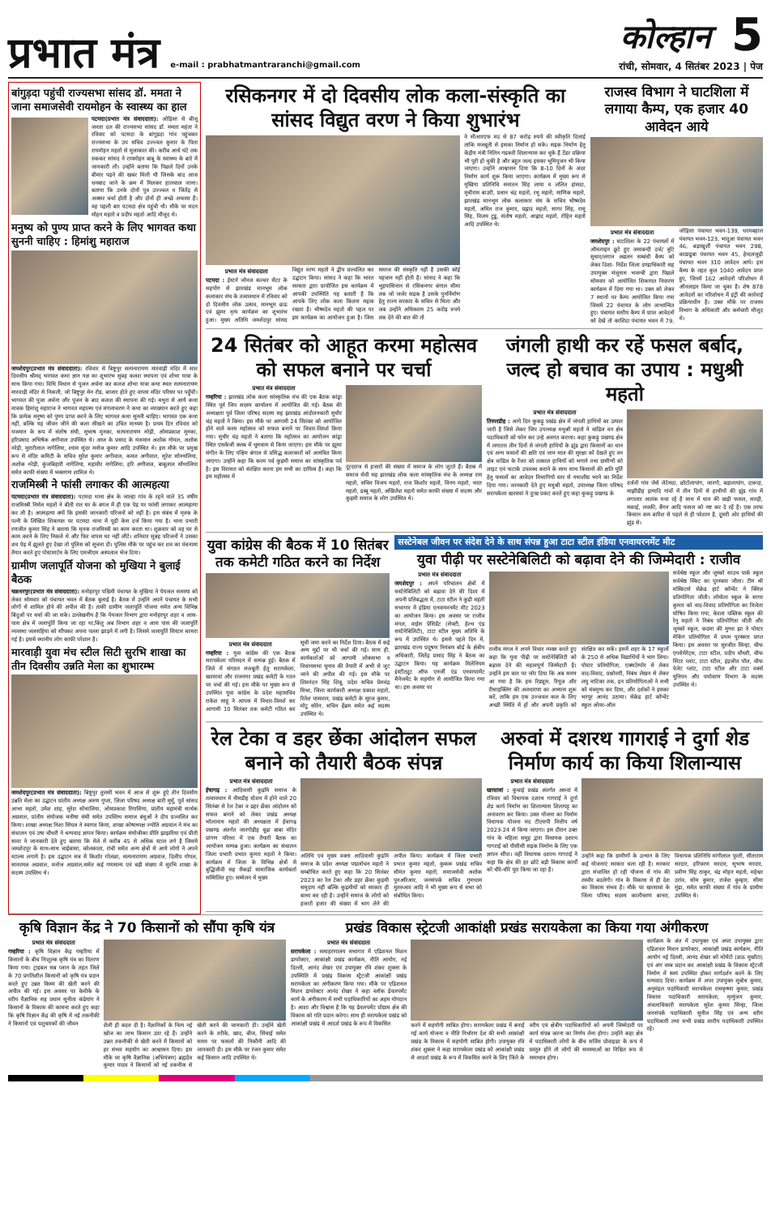प्रभात मंत्र e-mail : prabhatmantraranchi@gmail.com
कोल्हान 5
रांची, सोमवार, 4 सितंबर 2023 | पेज
बांगुड़दा पहुंची राज्यसभा सांसद डॉ. ममता ने जाना समाजसेवी रायमोहन के स्वास्थ्य का हाल
पटमदा(प्रभात मंत्र संवाददाता): ओड़िसा से बीजू जनता दल की राज्यसभा सांसद डॉ. ममता महंता ने रविवार को पटमदा के बांगुड़दा गांव पहुंचकर राज्यसभा के उप सचिव उज्ज्वल कुमार के पिता रायमोहन महतो से मुलाकात की। करीब आधे घंटे तक रुककर सांसद ने रायमोहन बाबू के स्वास्थ्य के बारे में जानकारी ली। उन्होंने बताया कि पिछले दिनों उनके बीमार पड़ने की खबर मिली थी जिसके बाद आज धनबाद जाने के क्रम में मिलकर हालचाल जाना। बताया कि उनके दोनों पुत्र उज्ज्वल व जितेंद्र से अक्सर चर्चा होती है और दोनों ही अच्छे अफसर हैं। वह पहली बार पटमदा क्षेत्र पहुंची थी। मौके पर मदन मोहन महतो व प्रदीप महतो आदि मौजूद थे।
मनुष्य को पुण्य प्राप्त करने के लिए भागवत कथा सुननी चाहिए : हिमांशु महाराज
जमशेदपुर(प्रभात मंत्र संवाददाता): रविवार से बिष्टुपुर सत्यनारायण मारवाड़ी मंदिर में सात दिवसीय श्रीमद् भागवत कथा ज्ञान यज्ञ का शुभारंभ सुबह कलश स्थापना एवं शोभा यात्रा के साथ किया गया। विधि विधान से पूजन अर्चना कर कलश शोभा यात्रा कथा स्थल सत्यनारायण मारवाड़ी मंदिर से निकली, जो बिष्टुपुर मेन रोड, बाजार होते हुए वापस मंदिर परिसर पर पहुँची। भागवत की पूजा अर्चना और पूजन के बाद कलश की स्थापना की गई। मथुरा से आये कथा वाचक हिमांशु महाराज ने भागवत महात्म्य एवं मंगलाचरण ने कथा का व्याख्यान करते हुए कहा कि प्रत्येक मनुष्य को पुण्य प्राप्त करने के लिए भागवत कथा सुननी चाहिए। भागवत एक कथा नहीं, बल्कि यह जीवन जीने की कला सीखने का उचित माध्यम है। प्रथम दिन रविवार को यजमान के रूप में संतोष संघी, सुभाष मुनका, सत्यनारायण नरेड़ी, ओमप्रकाश मूनका, हरिप्रसाद अभिषेक अगीवाल उपस्थित थे। आज के प्रसाद के यजमान अशोक गोयल, अशोक नरेड़ी, मुरारीलाल नागेलिया, श्याम सुंदर मनोज कुमार आदि उपस्थित थे। इस मौके पर प्रमुख रूप से मंदिर कमिटी के सचिव सुरेश कुमार अगीवाल, कमल अगीवाल, सुरेश सोनथलिया, अशोक नरेड़ी, कुंजबिहारी नागेलिया, महावीर नागेलिया, हरि अगीवाल, बाबूलाल सोंथालिया समेत काफी संख्या में भक्तगण शामिल थे।
राजमिस्त्री ने फांसी लगाकर की आत्महत्या
पटमदा(प्रभात मंत्र संवाददाता): पटमदा थाना क्षेत्र के जाल्हा गांव के रहने वाले 35 वर्षीय राजमिस्त्री निर्मल महतो ने बीती रात घर के बगल में ही एक पेड़ पर फांसी लगाकर आत्महत्या कर ली है। आत्महत्या क्यों कि इसकी जानकारी परिजनों को नहीं है। इस संबंध में मृतक के पत्नी के लिखित शिकायत पर पटमदा थाना में यूडी केस दर्ज किया गया है। थाना प्रभारी रणजीत कुमार सिंह ने बताया कि मृतक राजमिस्त्री का काम करता था। शुक्रवार को वह घर से काम करने के लिए निकले थे और फिर वापस घर नहीं लौटे। शनिवार सुबह परिजनों ने उसका शव पेड़ में झूलते हुए देखा तो पुलिस को सूचना दी। पुलिस मौके पर पहुंच कर शव का पंचनामा तैयार करते हुए पोस्टमार्टम के लिए एमजीएम अस्पताल भेज दिया।
ग्रामीण जलापूर्ति योजना को मुखिया ने बुलाई बैठक
चक्रधरपुर(प्रभात मंत्र संवाददाता): मनोहरपुर पश्चिमी पंचायत के मुखिया ने पेयजल समस्या को लेकर सोमवार को पंचायत भवन में बैठक बुलाई है। बैठक में उन्होंने अपने पंचायत के सभी लोगों से शामिल होने की अपील की है। ताकी ग्रामीण जलापूर्ति योजना समेत अन्य विभिन्न बिंदुओं पर चर्चा की जा सके। उल्लेखनीय है कि पेयजल विभाग द्वारा मनोहरपुर शहर व आस-पास क्षेत्र में जलापूर्ति किया जा रहा था,किंतु अब विभाग शहर व आस पास की जलापूर्ति व्यवस्था जलसहिया को सौंपकर अपना पल्ला झाड़ने में लगी है। जिसमे जलापूर्ति सिस्टम चरमरा गई है। इससे स्थानीय लोग काफी परेशान है।
मारवाड़ी युवा मंच स्टील सिटी सुरभि शाखा का तीन दिवसीय उन्नति मेला का शुभारम्भ
जमशेदपुर(प्रभात मंत्र संवाददाता): बिष्टुपुर तुलसी भवन में आज से शुरू हुऐ तीन दिवसीय उन्नति मेला का उद्घाटन प्रांतीय अध्यक्ष अरुण गुप्ता, ज़िला परिषद अध्यक्ष बारी मुर्मू, पूर्व सांसद आभा महतो, उमेश शाह, सुरेश सोंथालिया, ओमप्रकाश रिंगासिया, प्रांतीय महामंत्री सार्थक अग्रवाल, प्रांतीय संयोजक मनीषा संघी समेत उपस्तिथ समाज बंधुओं ने दीप प्रज्वलित कर किया। शाखा अध्यक्ष निशा सिंघल ने स्वागत किया, शाखा कोषाध्यक्ष ज्योति अग्रवाल ने मंच का संचालन एवं उषा चौधरी ने धन्यवाद ज्ञापन किया। कार्यक्रम संयोजीका प्रीति झाझरिया एवं प्रीती सावा ने जानकारी देते हुए बताया कि मेले में करीब 45 से अधिक स्टाल लगे है जिसमे जमशेदपुर के साथ-साथ चाईबासा, कोलकाता, रांची समेत अन्य क्षेत्रों से आये लोगो ने अपने स्टाल्स लगाये है। इस उद्घाटन सत्र में किशोर गोलछा, सत्यनारायण अग्रवाल, दिलीप गोयल, सावरमल अग्रवाल, मनोज अग्रवाल,समेत कई गणमान्य एवं बड़ी संख्या में सुरभि शाखा के सदस्य उपस्तिथ थे।
रसिकनगर में दो दिवसीय लोक कला-संस्कृति का सांसद विद्युत वरण ने किया शुभारंभ
प्रभात मंत्र संवाददाता
पटमदा : ईस्टर्न जोनल कल्चर सेंटर के सहयोग से झारखंड मानभूम लोक कलाकार संघ के तत्वावधान में रविवार को दो दिवसीय लोक उत्सव, मानभूम छऊ एवं झुमर नृत्य कार्यक्रम का शुभारंभ हुआ। मुख्य अतिथि जमशेदपुर सांसद विद्युत वरण महतो ने द्वीप प्रज्वलित कर उद्घाटन किया। सांसद ने कहा कि भारत सरकार द्वारा प्रायोजित इस कार्यक्रम में आपकी उपस्थिति यह बताती है कि आपके लिए लोक कला कितना महत्व रखता है। भीष्मदेव महतो की पहल पर इस कार्यक्रम का आयोजन हुआ है। जिस समाज की संस्कृति नहीं है उसकी कोई पहचान नहीं होती है। सांसद ने कहा कि भुइयासिनान से रसिकनगर बंगाल सीमा तक जो जर्जर सड़क है उसके पुनर्निर्माण हेतु राज्य सरकार के सचिव से मिला और जब उन्होंने अधिकतम 25 करोड़ रुपये तक देने की बात की तो
वे सीआरएफ मद से 87 करोड़ रुपये की स्वीकृति दिलाई ताकि मजबूती से इसका निर्माण हो सके। सड़क निर्माण हेतु केंद्रीय मंत्री नितिन गडकरी शिलान्यास कर चुके हैं टेंडर प्रक्रिया भी पूरी हो चुकी है और बहुत जल्द इसका भूमिपूजन भी किया जाएगा। उन्होंने आश्वासन दिया कि 8-10 दिनों के अंदर निर्माण कार्य शुरू किया जाएगा। कार्यक्रम में मुख्य रूप से मुखिया प्रतिनिधि सनातन सिंह लाया व ललित हांसदा, मुचीराम बाउरी, प्रधान चंद्र महतो, रथु महतो, माणिक महतो, झारखंड मानभूम लोक कलाकार संघ के सचिव भीष्मदेव महतो, अमित राज कुमार, प्रह्लाद महतो, सागर सिंह, रासु सिंह, विजय टुडू, संतोष महतो, आह्लाद महतो, रोहिन महतो आदि उपस्थित थे।
राजस्व विभाग ने घाटशिला में लगाया कैम्प, एक हजार 40 आवेदन आये
प्रभात मंत्र संवाददाता
जमशेदपुर : घाटशिला के 22 पंचायतों में ऑनलाइन छुटे हुए जमाबन्दी दर्ज/ त्रुटि सुधार/लगान अद्यतन सम्बंधी कैम्प को लेकर दिशा- निर्देश जिला दण्डाधिकारी सह उपायुक्त मंजूनाथ भजन्त्री द्वारा पिछले सोमवार को आयोजित शिकायत निवारण कार्यक्रम में दिया गया था। उक्त को लेकर 7 स्थानों पर कैम्प आयोजित किया गया जिसमें 22 पंचायत के लोग लाभान्वित हुए। पंचायत स्तरीय कैम्प में प्राप्त आवेदनों को देखें तो काशिदा पंचायत भवन में 79, जोड़िसा पंचायत भवन-139, धरमबहाल पंचायत भवन-123, भादुआ पंचायत भवन 46, बड़ाखुर्शी पंचायत भवन 298, काडाडुबा पंचायत भवन 45, हेन्दलजुड़ी पंचायत भवन 310 आवेदन आये। इस कैम्प के तहत कुल 1040 आवेदन प्राप्त हुए, जिनमें 162 आवेदनों परिशोधन में ऑनलाइन किया जा चुका है। शेष 878 आवेदनों का परिशोधन में इंट्री की कार्रवाई प्रक्रियाधीन है। उक्त मौके पर राजस्व विभाग के अधिकारी और कर्मचारी मौजूद थे।
24 सितंबर को आहूत करमा महोत्सव को सफल बनाने पर चर्चा
प्रभात मंत्र संवाददाता
गम्हरिया : झारखंड लोक कला सांस्कृतिक मंच की एक बैठक कांड्रा स्थित पूर्व जिप सदस्य कार्यालय में आयोजित की गई। बैठक की अध्यक्षता पूर्व जिला परिषद सदस्य सह झारखंड आंदोलनकारी सुधीर चंद्र महतो ने किया। इस मौके पर आगामी 24 सितंबर को आयोजित होने वाले करम महोत्सव को सफल बनाने पर विचार-विमर्श किया गया। सुधीर चंद्र महतो ने बताया कि महोत्सव का आयोजन कांड्रा स्थित एसकेजी क्लब में धूमधाम से किया जाएगा। इस मौके पर झूमर संगीत के लिए पश्चिम बंगाल से प्रसिद्ध कलाकारों को आमंत्रित किया जाएगा। उन्होंने कहा कि करम पर्व कुड़मी समाज का सांस्कृतिक पर्व है। इस विरासत को संरक्षित करना हम सभी का दायित्व है। कहा कि इस महोत्सव में
दूरदराज से हजारों की संख्या में समाज के लोग जुटते हैं। बैठक में समाज सेवी सह झारखंड लोक कला सांस्कृतिक मंच के अध्यक्ष राम महतो, सचिव विजय महतो, राज किशोर महतो, विनय महतो, भरत महतो, डब्बू महतो, अखिलेश महतो समेत काफी संख्या में सदस्य और कुड़मी समाज के लोग उपस्थित थे।
जंगली हाथी कर रहें फसल बर्बाद, जल्द हो बचाव का उपाय : मधुश्री महतो
प्रभात मंत्र संवाददाता
तिरुलडीह : आये दिन कुकड़ु प्रखंड क्षेत्र में जंगली हाथियों का उत्पात जारी है जिसे लेकर जिप उपाध्यक्ष मधुश्री महतो ने चांडिल वन क्षेत्र पदाधिकारी को फोन कर उन्हे अवगत कराया। कहा कुकड़ु प्रखण्ड क्षेत्र में लगातार तीन दिनों से जंगली हाथियों के झुंड द्वारा किसानों का धान एवं अन्य फसलों की क्षति एवं जान माल की सुरक्षा को देखते हुए वन क्षेत्र चांडिल के रेंजर को तत्काल हाथियों को भगाने तथा ग्रामीणों को लाइट एवं फटाके उपलब्ध कराने के साथ साथ किसानों की क्षति पूर्ति हेतु फसलों का आवेदन विभागियो स्तर से यथाशीघ्र भरने का निर्देश दिया गया। जानकारी देते हुए मधुश्री महतो, उपाध्यक्ष जिला परिषद सरायकेला खरसवां ने दुःख प्रकट करते हुए कहा कुकड़ु प्रखण्ड के
दर्जनों गांव जेसे लेटेमदा, छोटोलापांग, जारगो, बड़ालापांग, दारूदा, माझीडीह इत्यादि गांवों में तीन दिनों से हाथीयों की झुंड गांव में लगातार आतंक मचा रहे है साथ में धान की खड़ी फसल, सतही, मकाई, लवकी, बैंगन आदि फसल को नष्ट कर दे रहें है। एक तरफ किसान कम बारिश से पहले से ही परेशान है, दूसरी ओर हाथियों की झुंड से।
युवा कांग्रेस की बैठक में 10 सितंबर तक कमेटी गठित करने का निर्देश
प्रभात मंत्र संवाददाता
गम्हरिया : युवा कांग्रेस की एक बैठक सरायकेला परिसदन में सम्पन्न हुई। बैठक में जिले में संगठन मजबूती हेतु सरायकेला, खरसावां और राजनगर प्रखंड कमेटी के गठन पर चर्चा की गई। इस मौके पर मुख्य रूप से उपस्थित युवा कांग्रेस के प्रदेश महासचिव राकेश साहू ने आपस में विचार-विमर्श कर आगामी 10 सितंबर तक कमेटी गठित कर सूची जमा करने का निर्देश दिया। बैठक में कई अन्य मुद्दों पर भी चर्चा की गई। साथ ही, कार्यकर्ताओं को आगामी लोकसभा व विधानसभा चुनाव की तैयारी में अभी से जुट जाने की अपील की गई। इस मौके पर शिवनंदन सिंह शिबू, प्रदेश सचिव प्रेमचंद्र मिश्रा, जिला कार्यकारी अध्यक्ष प्रकाश महतो, रितेश पासवान, प्रखंड कमेटी के सूरज कुमार, मोटू सोरेन, सचिन हेंब्रम समेत कई सदस्य उपस्थित थे।
सस्टेनेबल जीवन पर संदेश देने के साथ संपन्न हुआ टाटा स्टील इंडिया एनवायरनमेंट मीट
युवा पीढ़ी पर सस्टेनेबिलिटी को बढ़ावा देने की जिम्मेदारी : राजीव
प्रभात मंत्र संवाददाता
जमशेदपुर : अपने परिचालन क्षेत्रों में सस्टेनेबिलिटी को बढ़ावा देने की दिशा में अपनी प्रतिबद्धता में, टाटा स्टील ने कुडी महंती सभागार में इंडिया एनवायरनमेंट मीट 2023 का आयोजन किया। इस अवसर पर राजीव मंगल, वाईस प्रेसिडेंट (सेफ्टी, हेल्थ एंड सस्टेनेबिलिटी), टाटा स्टील मुख्य अतिथि के रूप में उपस्थित थे। इससे पहले दिन में, झारखंड राज्य प्रदूषण नियंत्रण बोर्ड के क्षेत्रीय अधिकारी, जितेंद्र प्रसाद सिंह ने बैठक का उद्घाटन किया। यह कार्यक्रम मिलेनियम इंस्टीट्यूट ऑफ एनर्जी एंड एनवायरमेंट मैनेजमेंट के सहयोग से आयोजित किया गया था। इस अवसर पर
राजीव मंगल ने अपने विचार व्यक्त करते हुए कहा कि युवा पीढ़ी पर सस्टेनेबिलिटी को बढ़ावा देने की महत्वपूर्ण जिम्मेदारी है। उन्होंने इस बात पर जोर दिया कि अब समय आ गया है कि हम रिड्यूस, रियूज़ और रीसाइक्लिंग की अवधारणा का अभ्यास शुरू करें, ताकि हम एक उज्जवल कल के लिए अच्छी स्थिति में हों और अपनी प्रकृति को संरक्षित कर सकें। इसमें शहर के 17 स्कूलों के 250 से अधिक विद्यार्थियों ने भाग लिया। पोस्टर प्रतियोगिता, एक्सटेम्पोर से लेकर वाद-विवाद, प्रश्नोत्तरी, निबंध लेखन से लेकर लघु नाटिका तक, इन प्रतियोगिताओं ने सभी को मंत्रमुग्ध कर दिया, और दर्शकों ने इसका भरपूर आनंद उठाया। सेक्रेड हार्ट कॉन्वेंट स्कूल ओवर-ऑल
सर्वश्रेष्ठ स्कूल और जुस्को साउथ पार्क स्कूल सर्वश्रेष्ठ स्किट का पुरस्कार जीता। टीम श्री मस्किटर्स सेक्रेड हार्ट कॉन्वेंट ने क्विज़ प्रतियोगिता जीती। लोयोला स्कूल के सागर कुमार को वाद-विवाद प्रतियोगिता का विजेता घोषित किया गया, केरला पब्लिक स्कूल की रेनू महतो ने निबंध प्रतियोगिता जीती और जुस्को स्कूल, कदमा की मुग्धा झा ने पोस्टर मेकिंग प्रतियोगिता में प्रथम पुरस्कार प्राप्त किया। इस अवसर पर सुरजीत सिन्हा, चीफ एग्लोमेरेट्स, टाटा स्टील, प्रदीप चौधरी, चीफ सिंटर प्लांट, टाटा स्टील, इंद्रजीत पॉल, चीफ पेलेट प्लांट, टाटा स्टील और टाटा वर्क्स यूनियन और पर्यावरण विभाग के सदस्य उपस्थित थे।
रेल टेका व डहर छेंका आंदोलन सफल बनाने को तैयारी बैठक संपन्न
प्रभात मंत्र संवाददाता
ईचागढ़ : आदिवासी कुड़मि समाज के तत्वावधान में नीमडीह स्टेशन में होने वाले 20 सितंबर से रेल टेका व डहर छेंका आंदोलन को सफल बनाने को लेकर प्रखंड अध्यक्ष भोलानाथ महतो की अध्यक्षता में ईचागढ़ प्रखण्ड अंतर्गत जारगोडीह बूढ़ा बाबा मंदिर प्रांगण परिसर में एक तैयारी बैठक का आयोजन सम्पन्न हुआ। कार्यक्रम का संचालन जिला प्रभारी प्रभात कुमार महतो ने किया। कार्यक्रम में जिला के विभिन्न क्षेत्रों से बुद्धिजीवी सह सैकड़ों सामाजिक कार्यकर्ता सम्मिलित हुए। सम्मेलन में मुख्य
अतिथि एवं मुख्य वक्ता आदिवासी कुड़मि समाज के प्रदेश अध्यक्ष पद्मलोचन महतो ने सम्बोधित करते हुए कहा कि 20 सितंबर 2023 का रेल टेका और डहर छेंका कुड़मी समुदाय नहीं बल्कि कुड़मीयों को सरकार ही बाध्य कर रही है। उन्होंने समाज के लोगों को हजारों हजार की संख्या में भाग लेने की अपील किया। कार्यक्रम में जिला प्रभारी प्रभात कुमार महतो, कुकरू प्रखंड सचिव सीमंत कुमार महतो, समाजसेवी अशोक पुनअरिआर, जनसंपर्क सचिव गुणधाम मुतरुआर आदि ने भी मुख्य रूप से सभा को संबोधित किया।
अरुवां में दशरथ गागराई ने दुर्गा शेड निर्माण कार्य का किया शिलान्यास
प्रभात मंत्र संवाददाता
खरसावां : कुचाई प्रखंड अंतर्गत अरुवां में रविवार को विधायक दशरथ गागराई ने दुर्गा शेड कार्य निर्माण का शिलान्यास शिलापट्ट का अनावरण कर किया। उक्त योजना का निर्माण विधायक योजना मद टीएसपी वित्तीय वर्ष 2023-24 से किया जाएगा। इस दौरान उक्त गांव के महिला समूह द्वारा विधायक दशरथ गागराई को पीसीसी सड़क निर्माण के लिए एक ज्ञापन सौंपा। वहीं विधायक दशरथ गागराई ने कहा कि क्षेत्र की हर छोटे बड़ी विकास कार्यों को धीरे-धीरे पूरा किया जा रहा है।
उन्होंने कहा कि ग्रामीणों के उत्थान के लिए कई योजनाएं सरकार चला रही है। सरकार द्वारा संचालित हो रही योजना से गांव की तस्वीर बदलेगी। गांव के विकास से ही देश का विकास संभव है। मौके पर खरसावां के जिला परिषद सदस्य कालीचरण बानरा, विधायक प्रतिनिधि मांगीलाल पुरती, सीताराम सरदार, हरिचरण सरदार, सुभाष सरदार, प्रवीण सिंह ठाकुर, चंद्र मोहन महतो, महेश्वर उरांव, सोम कुमार, राजेश कुम्हार, सीमा मुंडा, समेत काफी संख्या में गांव के ग्रामीण उपस्थित थे।
कृषि विज्ञान केंद्र ने 70 किसानों को सौंपा कृषि यंत्र
प्रभात मंत्र संवाददाता
गम्हरिया : कृषि विज्ञान केंद्र गम्हरिया में किसानों के बीच निःशुल्क कृषि यंत्र का वितरण किया गया। ट्राइबल सब प्लान के तहत जिले के 70 प्रगतिशील किसानों को कृषि यंत्र प्रदान करते हुए उन्नत किस्म की खेती करने की अपील की गई। इस अवसर पर केवीके के वरीय वैज्ञानिक सह प्रधान सुनीता कंडेयांग ने किसानों के विकास की कामना करते हुए कहा कि कृषि विज्ञान केंद्र की कृषि में नई तकनीकी ने किसानों एवं पशुधारकों की जीवन
शैली ही बदल दी है। वैज्ञानिकों के नित्य नई खोज का लाभ किसान उठा रहे हैं। उन्होंने उन्नत तकनीकी से खेती करने में किसानों को हर संभव सहयोग का आश्वासन दिया। इस मौके पर कृषि वैज्ञानिक (अभियंत्रण) ब्रह्मदेव कुमार यादव ने किसानों को नई तकनीक से खेती करने की जानकारी दी। उन्होंने खेती करने के तरीके, खाद, बीज, सिंचाई समेत समय पर फसलों की निकौनी आदि की जानकारी दी। इस मौके पर रंजन कुमार समेत कई किसान आदि उपस्थित थे।
प्रखंड विकास स्ट्रेटजी आकांक्षी प्रखंड सरायकेला का किया गया अंगीकरण
प्रभात मंत्र संवाददाता
सरायकेला : समाहरणालय सभागार में एडिशनल मिशन डायरेक्टर, आकांक्षी प्रखंड कार्यक्रम, नीति आयोग, नई दिल्ली, आनंद शेखर एवं उपायुक्त रवि शंकर शुक्ला के उपस्थिति में प्रखंड विकास स्ट्रेटजी आकांक्षी प्रखंड सरायकेला का अंगीकरण किया गया। मौके पर एडिशनल मिशन डायरेक्टर आनंद शेखर ने कहा ब्लॉक डेवलपमेंट कार्य के अंगीकरण में सभी पदाधिकारियों का अहम योगदान है। आशा और विश्वास है कि यह डेवलपमेंट प्रोग्राम क्षेत्र की विकास को गति प्रदान करेगा। साथ ही सरायकेला प्रखंड को आकांक्षी प्रखंड से आदर्श प्रखंड के रूप में विकसित
करने में सहयोगी साबित होगा। सरायकेला प्रखंड में बनाई गई कार्य योजना व नीति निर्धारण देश की सभी आकांक्षी प्रखंड के विकास में सहयोगी साबित होगी। उपायुक्त रवि शंकर शुक्ला ने कहा सरायकेला प्रखंड को आकांक्षी प्रखंड से आदर्श प्रखंड के रूप में विकसित करने के लिए जिले के वरीय एवं क्षेत्रीय पदाधिकारियों को अपनी जिम्मेदारी पर कार्य संपन्न करना का निर्णय लेना होगा। उन्होंने कहा क्षेत्र में पदाधिकारी लोगों के बीच सर्विस प्रोवाइडर के रूप में प्रस्तुत होंगे तो लोगों की समस्याओं का निश्चित रूप से समाधान होगा।
कार्यक्रम के अंत में उपायुक्त एवं अपर उपायुक्त द्वारा एडिशनल मिशन डायरेक्टर, आकांक्षी प्रखंड कार्यक्रम, नीति आयोग नई दिल्ली, आनंद शेखर को मोमेंटो (छऊ मुखौटा) एवं अंग वस्त्र प्रदान कर आकांक्षी प्रखंड के विकास स्ट्रेटजी निर्माण में स्वयं उपस्थित होकर मार्गदर्शन करने के लिए धन्यवाद दिया। कार्यक्रम में अपर उपायुक्त सुबोध कुमार, अनुमंडल पदाधिकारी सरायकेला रामकृष्णा कुमार, प्रखंड विकास पदाधिकारी सरायकेला, मृत्युंजय कुमार, अंचलाधिकारी सरायकेला सुरेश कुमार सिन्हा, जिला जनसंपर्क पदाधिकारी सुनील सिंह एवं अन्य वरीय पदाधिकारी तथा सभी प्रखंड स्तरीय पदाधिकारी उपस्थित रहे।